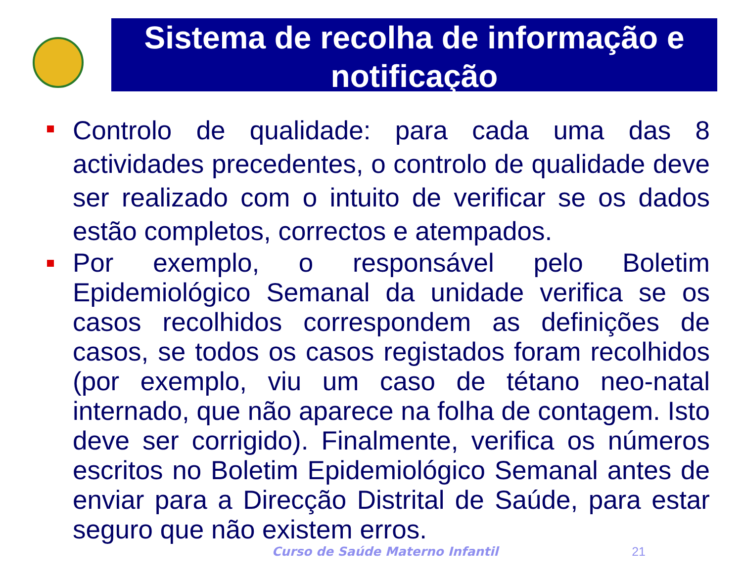Sistema de recolha de informação e notificação
Controlo de qualidade: para cada uma das 8 actividades precedentes, o controlo de qualidade deve ser realizado com o intuito de verificar se os dados estão completos, correctos e atempados.
Por exemplo, o responsável pelo Boletim Epidemiológico Semanal da unidade verifica se os casos recolhidos correspondem as definições de casos, se todos os casos registados foram recolhidos (por exemplo, viu um caso de tétano neo-natal internado, que não aparece na folha de contagem. Isto deve ser corrigido). Finalmente, verifica os números escritos no Boletim Epidemiológico Semanal antes de enviar para a Direcção Distrital de Saúde, para estar seguro que não existem erros.
Curso de Saúde Materno Infantil 21